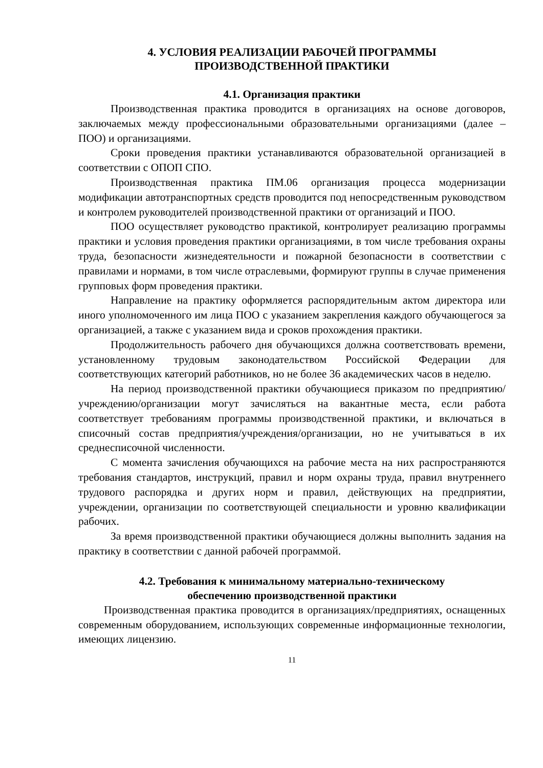4. УСЛОВИЯ РЕАЛИЗАЦИИ РАБОЧЕЙ ПРОГРАММЫ
ПРОИЗВОДСТВЕННОЙ ПРАКТИКИ
4.1. Организация практики
Производственная практика проводится в организациях на основе договоров, заключаемых между профессиональными образовательными организациями (далее – ПОО) и организациями.
Сроки проведения практики устанавливаются образовательной организацией в соответствии с ОПОП СПО.
Производственная практика ПМ.06 организация процесса модернизации модификации автотранспортных средств проводится под непосредственным руководством и контролем руководителей производственной практики от организаций и ПОО.
ПОО осуществляет руководство практикой, контролирует реализацию программы практики и условия проведения практики организациями, в том числе требования охраны труда, безопасности жизнедеятельности и пожарной безопасности в соответствии с правилами и нормами, в том числе отраслевыми, формируют группы в случае применения групповых форм проведения практики.
Направление на практику оформляется распорядительным актом директора или иного уполномоченного им лица ПОО с указанием закрепления каждого обучающегося за организацией, а также с указанием вида и сроков прохождения практики.
Продолжительность рабочего дня обучающихся должна соответствовать времени, установленному трудовым законодательством Российской Федерации для соответствующих категорий работников, но не более 36 академических часов в неделю.
На период производственной практики обучающиеся приказом по предприятию/учреждению/организации могут зачисляться на вакантные места, если работа соответствует требованиям программы производственной практики, и включаться в списочный состав предприятия/учреждения/организации, но не учитываться в их среднесписочной численности.
С момента зачисления обучающихся на рабочие места на них распространяются требования стандартов, инструкций, правил и норм охраны труда, правил внутреннего трудового распорядка и других норм и правил, действующих на предприятии, учреждении, организации по соответствующей специальности и уровню квалификации рабочих.
За время производственной практики обучающиеся должны выполнить задания на практику в соответствии с данной рабочей программой.
4.2. Требования к минимальному материально-техническому
обеспечению производственной практики
Производственная практика проводится в организациях/предприятиях, оснащенных современным оборудованием, использующих современные информационные технологии, имеющих лицензию.
11